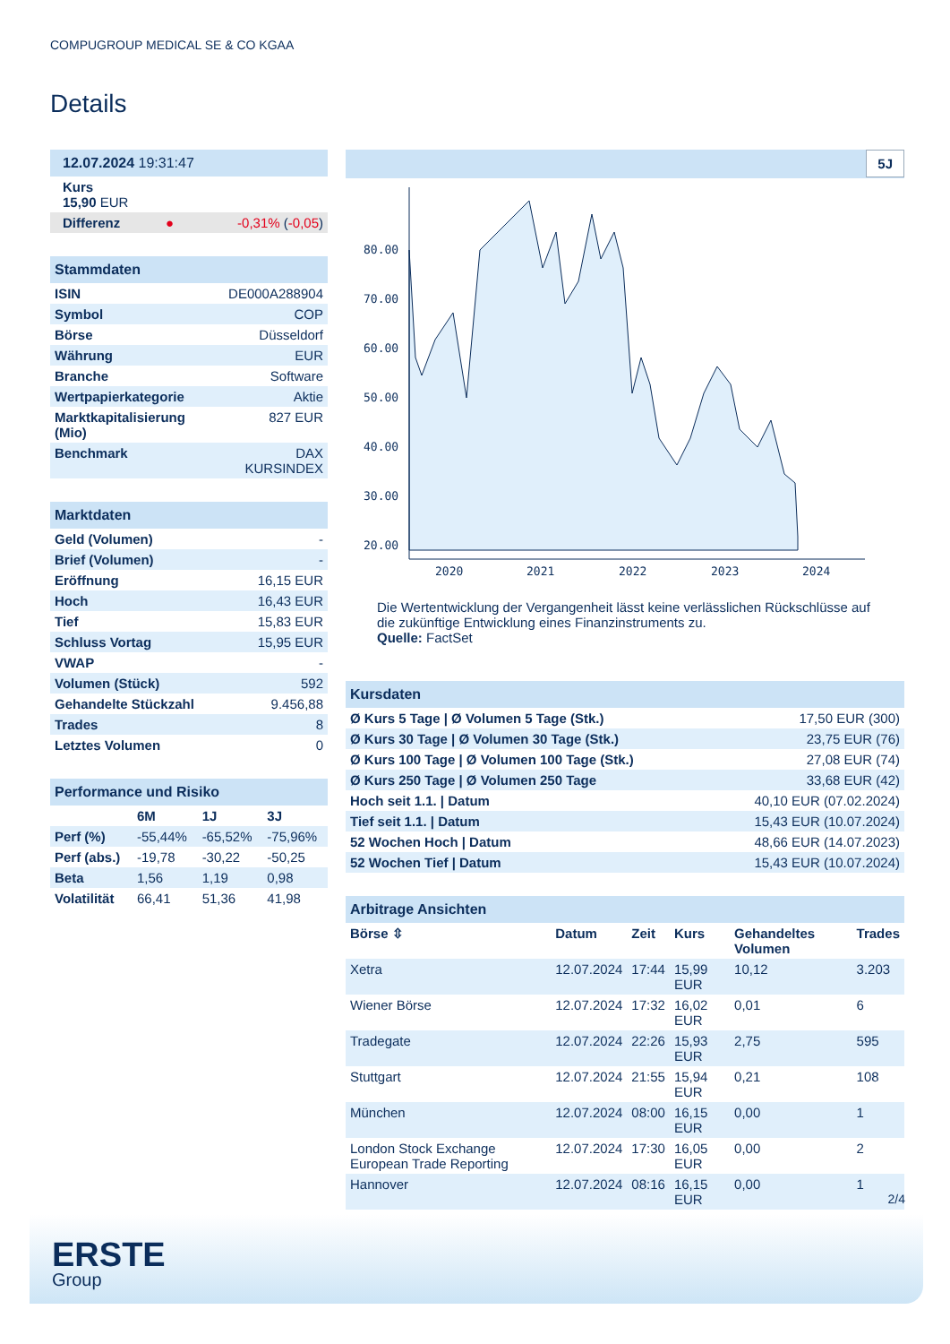COMPUGROUP MEDICAL SE & CO KGAA
Details
| 12.07.2024 19:31:47 | | |
| Kurs 15,90 EUR | | |
| Differenz | ● | -0,31% ( -0,05 ) |
| Stammdaten | |
| ISIN | DE000A288904 |
| Symbol | COP |
| Börse | Düsseldorf |
| Währung | EUR |
| Branche | Software |
| Wertpapierkategorie | Aktie |
| Marktkapitalisierung (Mio) | 827 EUR |
| Benchmark | DAX KURSINDEX |
| Marktdaten | |
| Geld (Volumen) | - |
| Brief (Volumen) | - |
| Eröffnung | 16,15 EUR |
| Hoch | 16,43 EUR |
| Tief | 15,83 EUR |
| Schluss Vortag | 15,95 EUR |
| VWAP | - |
| Volumen (Stück) | 592 |
| Gehandelte Stückzahl | 9.456,88 |
| Trades | 8 |
| Letztes Volumen | 0 |
| Performance und Risiko | | | |
| | 6M | 1J | 3J |
| Perf (%) | -55,44% | -65,52% | -75,96% |
| Perf (abs.) | -19,78 | -30,22 | -50,25 |
| Beta | 1,56 | 1,19 | 0,98 |
| Volatilität | 66,41 | 51,36 | 41,98 |
5J
80.00
70.00
60.00
50.00
40.00
30.00
20.00
2020
2021
2022
2023
2024
Die Wertentwicklung der Vergangenheit lässt keine verlässlichen Rückschlüsse auf die zukünftige Entwicklung eines Finanzinstruments zu.
Quelle: FactSet
| Kursdaten | |
| Ø Kurs 5 Tage / Ø Volumen 5 Tage (Stk.) | 17,50 EUR (300) |
| Ø Kurs 30 Tage / Ø Volumen 30 Tage (Stk.) | 23,75 EUR (76) |
| Ø Kurs 100 Tage / Ø Volumen 100 Tage (Stk.) | 27,08 EUR (74) |
| Ø Kurs 250 Tage / Ø Volumen 250 Tage | 33,68 EUR (42) |
| Hoch seit 1.1. / Datum | 40,10 EUR (07.02.2024) |
| Tief seit 1.1. / Datum | 15,43 EUR (10.07.2024) |
| 52 Wochen Hoch / Datum | 48,66 EUR (14.07.2023) |
| 52 Wochen Tief / Datum | 15,43 EUR (10.07.2024) |
| Arbitrage Ansichten | | | | | |
| Börse ⇳ | Datum | Zeit | Kurs | Gehandeltes Volumen | Trades |
| Xetra | 12.07.2024 | 17:44 | 15,99 EUR | 10,12 | 3.203 |
| Wiener Börse | 12.07.2024 | 17:32 | 16,02 EUR | 0,01 | 6 |
| Tradegate | 12.07.2024 | 22:26 | 15,93 EUR | 2,75 | 595 |
| Stuttgart | 12.07.2024 | 21:55 | 15,94 EUR | 0,21 | 108 |
| München | 12.07.2024 | 08:00 | 16,15 EUR | 0,00 | 1 |
| London Stock Exchange European Trade Reporting | 12.07.2024 | 17:30 | 16,05 EUR | 0,00 | 2 |
| Hannover | 12.07.2024 | 08:16 | 16,15 EUR | 0,00 | 1 |
2/4
ERSTE
Group